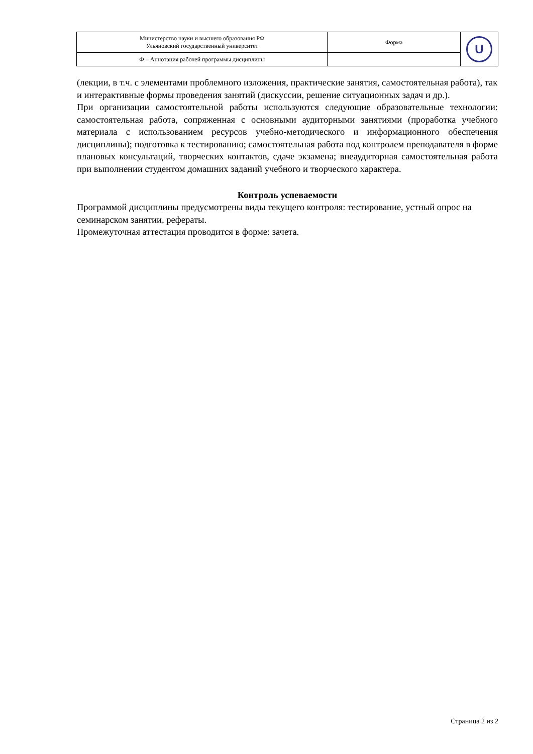| Министерство науки и высшего образования РФ Ульяновский государственный университет | Форма | U |
| Ф – Аннотация рабочей программы дисциплины | | |
(лекции, в т.ч. с элементами проблемного изложения, практические занятия, самостоятельная работа), так и интерактивные формы проведения занятий (дискуссии, решение ситуационных задач и др.).
При организации самостоятельной работы используются следующие образовательные технологии: самостоятельная работа, сопряженная с основными аудиторными занятиями (проработка учебного материала с использованием ресурсов учебно-методического и информационного обеспечения дисциплины); подготовка к тестированию; самостоятельная работа под контролем преподавателя в форме плановых консультаций, творческих контактов, сдаче экзамена; внеаудиторная самостоятельная работа при выполнении студентом домашних заданий учебного и творческого характера.
Контроль успеваемости
Программой дисциплины предусмотрены виды текущего контроля: тестирование, устный опрос на семинарском занятии, рефераты.
Промежуточная аттестация проводится в форме: зачета.
Страница 2 из 2